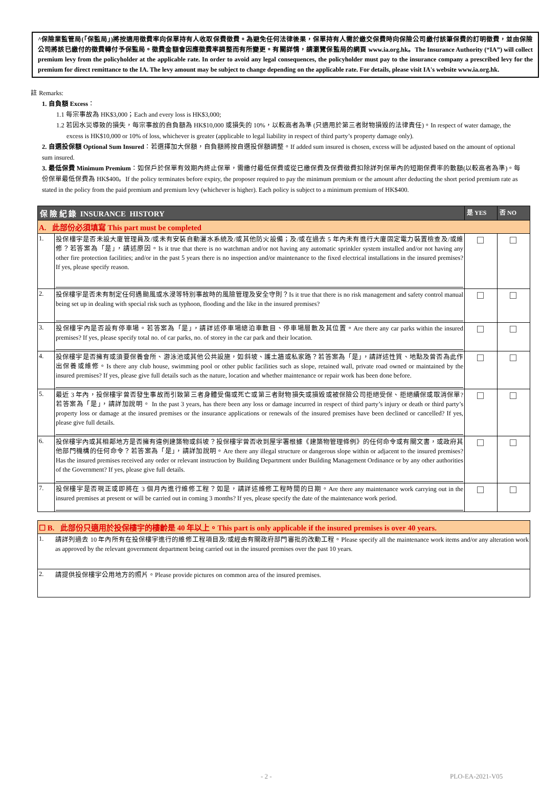^保險業監管局(「保監局」)將按適用徵費率向保單持有人收取保費徵費。為避免任何法律後果，保單持有人需於繳交保費時向保險公司繳付該筆保費的訂明徵費，並由保險公司將該已繳付的徵費轉付予保監局。徵費金額會因應徵費率調整而有所變更。有關詳情，請瀏覽保監局的網頁 www.ia.org.hk。The Insurance Authority (“IA”) will collect premium levy from the policyholder at the applicable rate. In order to avoid any legal consequences, the policyholder must pay to the insurance company a prescribed levy for the premium for direct remittance to the IA. The levy amount may be subject to change depending on the applicable rate. For details, please visit IA's website www.ia.org.hk.
註 Remarks:
1. 自負額 Excess：
1.1 每宗事故為 HK$3,000；Each and every loss is HK$3,000;
1.2 若因水災導致的損失，每宗事故的自負額為 HK$10,000 或損失的 10%，以較高者為準 (只適用於第三者財物損毀的法律責任)。In respect of water damage, the excess is HK$10,000 or 10% of loss, whichever is greater (applicable to legal liability in respect of third party’s property damage only).
2. 自選投保額 Optional Sum Insured：若選擇加大保額，自負額將按自選投保額調整。If added sum insured is chosen, excess will be adjusted based on the amount of optional sum insured.
3. 最低保費 Minimum Premium：如保戶於保單有效期內終止保單，需繳付最低保費或從已繳保費及保費徵費扣除詳列保單內的短期保費率的數額(以較高者為準)。每份保單最低保費為 HK$400。If the policy terminates before expiry, the proposer required to pay the minimum premium or the amount after deducting the short period premium rate as stated in the policy from the paid premium and premium levy (whichever is higher). Each policy is subject to a minimum premium of HK$400.
| 保 險 紀 錄 INSURANCE HISTORY | | 是 YES | 否 NO |
| --- | --- | --- | --- |
| A. 此部份必須填寫 This part must be completed | | | |
| 1. | 投保樓宇是否未設大廈管理員及/或未有安裝自動灑水系統及/或其他防火設備；及/或在過去 5 年內未有進行大廈固定電力裝置檢查及/或維修？若答案為「是」，請述原因。Is it true that there is no watchman and/or not having any automatic sprinkler system installed and/or not having any other fire protection facilities; and/or in the past 5 years there is no inspection and/or maintenance to the fixed electrical installations in the insured premises? If yes, please specify reason. | | |
| 2. | 投保樓宇是否未有制定任何遇颱風或水浸等特別事故時的風險管理及安全守則？Is it true that there is no risk management and safety control manual being set up in dealing with special risk such as typhoon, flooding and the like in the insured premises? | | |
| 3. | 投保樓宇內是否設有停車場。若答案為「是」，請詳述停車場總泊車數目、停車場層數及其位置。Are there any car parks within the insured premises? If yes, please specify total no. of car parks, no. of storey in the car park and their location. | | |
| 4. | 投保樓宇是否擁有或須要保養會所、游泳池或其他公共設施，如斜坡、護土牆或私家路？若答案為「是」，請詳述性質、地點及曾否為此作出保養或維修。Is there any club house, swimming pool or other public facilities such as slope, retained wall, private road owned or maintained by the insured premises? If yes, please give full details such as the nature, location and whether maintenance or repair work has been done before. | | |
| 5. | 最近 3 年內，投保樓宇曾否發生事故而引致第三者身體受傷或死亡或第三者財物損失或損毀或被保險公司拒絕受保、拒絕續保或取消保單? 若答案為「是」，請詳加說明。 In the past 3 years, has there been any loss or damage incurred in respect of third party’s injury or death or third party’s property loss or damage at the insured premises or the insurance applications or renewals of the insured premises have been declined or cancelled? If yes, please give full details. | | |
| 6. | 投保樓宇內或其相鄰地方是否擁有違例建築物或斜坡？投保樓宇曾否收到屋宇署根據《建築物管理條例》的任何命令或有關文書，或政府其他部門機構的任何命令？若答案為「是」，請詳加說明。Are there any illegal structure or dangerous slope within or adjacent to the insured premises? Has the insured premises received any order or relevant instruction by Building Department under Building Management Ordinance or by any other authorities of the Government? If yes, please give full details. | | |
| 7. | 投保樓宇是否現正或即將在 3 個月內進行維修工程？如是，請詳述維修工程時間的日期。Are there any maintenance work carrying out in the insured premises at present or will be carried out in coming 3 months? If yes, please specify the date of the maintenance work period. | | |
| ☐ B. 此部份只適用於投保樓宇的樓齡是 40 年以上。This part is only applicable if the insured premises is over 40 years. | |
| 1. | 請詳列過去 10 年內所有在投保樓宇進行的維修工程項目及/或經由有關政府部門審批的改動工程。Please specify all the maintenance work items and/or any alteration work as approved by the relevant government department being carried out in the insured premises over the past 10 years. |
| 2. | 請提供投保樓宇公用地方的照片。Please provide pictures on common area of the insured premises. |
- 2 - PLO-EA-2021-V05